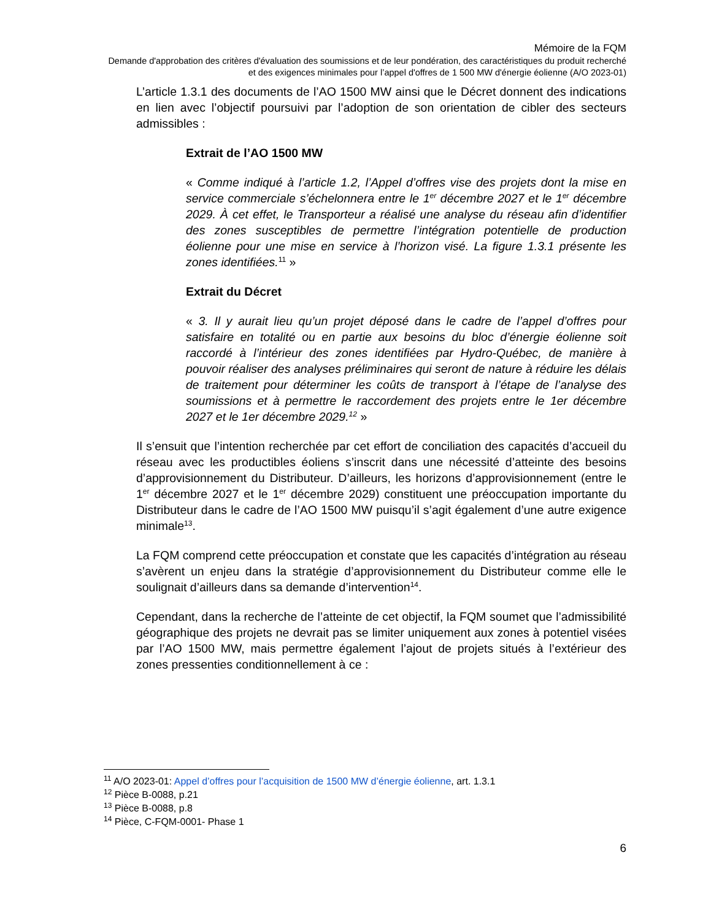Mémoire de la FQM
Demande d'approbation des critères d'évaluation des soumissions et de leur pondération, des caractéristiques du produit recherché et des exigences minimales pour l’appel d'offres de 1 500 MW d'énergie éolienne (A/O 2023-01)
L’article 1.3.1 des documents de l’AO 1500 MW ainsi que le Décret donnent des indications en lien avec l’objectif poursuivi par l’adoption de son orientation de cibler des secteurs admissibles :
Extrait de l’AO 1500 MW
« Comme indiqué à l’article 1.2, l’Appel d’offres vise des projets dont la mise en service commerciale s’échelonnera entre le 1<sup>er</sup> décembre 2027 et le 1<sup>er</sup> décembre 2029. À cet effet, le Transporteur a réalisé une analyse du réseau afin d’identifier des zones susceptibles de permettre l’intégration potentielle de production éolienne pour une mise en service à l’horizon visé. La figure 1.3.1 présente les zones identifiées.<sup>11</sup> »
Extrait du Décret
« 3. Il y aurait lieu qu’un projet déposé dans le cadre de l’appel d’offres pour satisfaire en totalité ou en partie aux besoins du bloc d’énergie éolienne soit raccordé à l’intérieur des zones identifiées par Hydro-Québec, de manière à pouvoir réaliser des analyses préliminaires qui seront de nature à réduire les délais de traitement pour déterminer les coûts de transport à l’étape de l’analyse des soumissions et à permettre le raccordement des projets entre le 1er décembre 2027 et le 1er décembre 2029.<sup>12</sup> »
Il s’ensuit que l’intention recherchée par cet effort de conciliation des capacités d’accueil du réseau avec les productibles éoliens s’inscrit dans une nécessité d’atteinte des besoins d’approvisionnement du Distributeur. D’ailleurs, les horizons d’approvisionnement (entre le 1<sup>er</sup> décembre 2027 et le 1<sup>er</sup> décembre 2029) constituent une préoccupation importante du Distributeur dans le cadre de l’AO 1500 MW puisqu’il s’agit également d’une autre exigence minimale<sup>13</sup>.
La FQM comprend cette préoccupation et constate que les capacités d’intégration au réseau s’avèrent un enjeu dans la stratégie d’approvisionnement du Distributeur comme elle le soulignait d’ailleurs dans sa demande d’intervention<sup>14</sup>.
Cependant, dans la recherche de l’atteinte de cet objectif, la FQM soumet que l’admissibilité géographique des projets ne devrait pas se limiter uniquement aux zones à potentiel visées par l’AO 1500 MW, mais permettre également l’ajout de projets situés à l’extérieur des zones pressenties conditionnellement à ce :
<sup>11</sup> A/O 2023-01: Appel d’offres pour l’acquisition de 1500 MW d’énergie éolienne, art. 1.3.1
<sup>12</sup> Pièce B-0088, p.21
<sup>13</sup> Pièce B-0088, p.8
<sup>14</sup> Pièce, C-FQM-0001- Phase 1
6